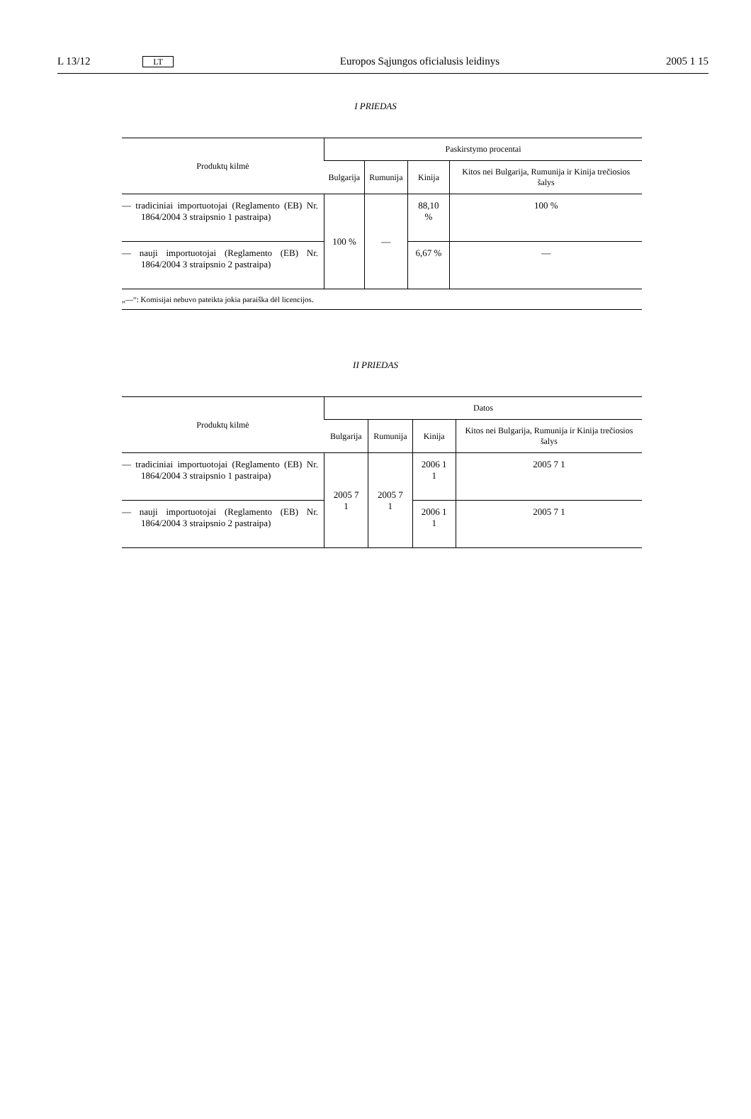L 13/12 LT Europos Sąjungos oficialusis leidinys 2005 1 15
I PRIEDAS
| Produktų kilmė | Paskirstymo procentai | | | |
| --- | --- | --- | --- | --- |
| | Bulgarija | Rumunija | Kinija | Kitos nei Bulgarija, Rumunija ir Kinija trečiosios šalys |
| — tradiciniai importuotojai (Reglamento (EB) Nr. 1864/2004 3 straipsnio 1 pastraipa) | 100 % | — | 88,10 % | 100 % |
| — nauji importuotojai (Reglamento (EB) Nr. 1864/2004 3 straipsnio 2 pastraipa) | | | 6,67 % | — |
| „—“: Komisijai nebuvo pateikta jokia paraiška dėl licencijos. | | | | |
II PRIEDAS
| Produktų kilmė | Datos | | | |
| --- | --- | --- | --- | --- |
| | Bulgarija | Rumunija | Kinija | Kitos nei Bulgarija, Rumunija ir Kinija trečiosios šalys |
| — tradiciniai importuotojai (Reglamento (EB) Nr. 1864/2004 3 straipsnio 1 pastraipa) | 2005 7 1 | 2005 7 1 | 2006 1 1 | 2005 7 1 |
| — nauji importuotojai (Reglamento (EB) Nr. 1864/2004 3 straipsnio 2 pastraipa) | | | 2006 1 1 | 2005 7 1 |